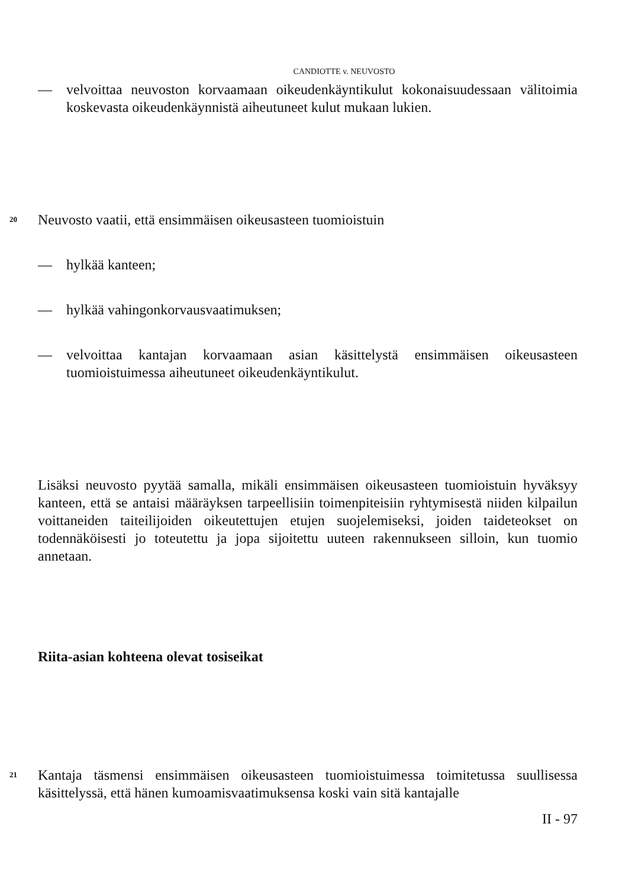CANDIOTTE v. NEUVOSTO
— velvoittaa neuvoston korvaamaan oikeudenkäyntikulut kokonaisuudessaan välitoimia koskevasta oikeudenkäynnistä aiheutuneet kulut mukaan lukien.
20 Neuvosto vaatii, että ensimmäisen oikeusasteen tuomioistuin
— hylkää kanteen;
— hylkää vahingonkorvausvaatimuksen;
— velvoittaa kantajan korvaamaan asian käsittelystä ensimmäisen oikeusasteen tuomioistuimessa aiheutuneet oikeudenkäyntikulut.
Lisäksi neuvosto pyytää samalla, mikäli ensimmäisen oikeusasteen tuomioistuin hyväksyy kanteen, että se antaisi määräyksen tarpeellisiin toimenpiteisiin ryhtymisestä niiden kilpailun voittaneiden taiteilijoiden oikeutettujen etujen suojelemiseksi, joiden taideteokset on todennäköisesti jo toteutettu ja jopa sijoitettu uuteen rakennukseen silloin, kun tuomio annetaan.
Riita-asian kohteena olevat tosiseikat
21 Kantaja täsmensi ensimmäisen oikeusasteen tuomioistuimessa toimitetussa suullisessa käsittelyssä, että hänen kumoamisvaatimuksensa koski vain sitä kantajalle
II - 97